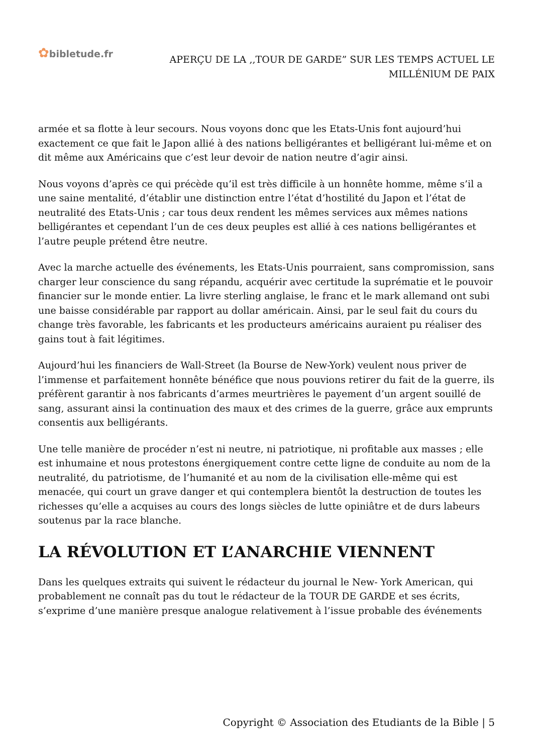✿bibletude.fr
APERÇU DE LA ,,TOUR DE GARDE” SUR LES TEMPS ACTUEL LE MILLÉNlUM DE PAIX
armée et sa flotte à leur secours. Nous voyons donc que les Etats-Unis font aujourd’hui exactement ce que fait le Japon allié à des nations belligérantes et belligérant lui-même et on dit même aux Américains que c’est leur devoir de nation neutre d’agir ainsi.
Nous voyons d’après ce qui précède qu’il est très difficile à un honnête homme, même s’il a une saine mentalité, d’établir une distinction entre l’état d’hostilité du Japon et l’état de neutralité des Etats-Unis ; car tous deux rendent les mêmes services aux mêmes nations belligérantes et cependant l’un de ces deux peuples est allié à ces nations belligérantes et l’autre peuple prétend être neutre.
Avec la marche actuelle des événements, les Etats-Unis pourraient, sans compromission, sans charger leur conscience du sang répandu, acquérir avec certitude la suprématie et le pouvoir financier sur le monde entier. La livre sterling anglaise, le franc et le mark allemand ont subi une baisse considérable par rapport au dollar américain. Ainsi, par le seul fait du cours du change très favorable, les fabricants et les producteurs américains auraient pu réaliser des gains tout à fait légitimes.
Aujourd’hui les financiers de Wall-Street (la Bourse de New-York) veulent nous priver de l’immense et parfaitement honnête bénéfice que nous pouvions retirer du fait de la guerre, ils préfèrent garantir à nos fabricants d’armes meurtrières le payement d’un argent souillé de sang, assurant ainsi la continuation des maux et des crimes de la guerre, grâce aux emprunts consentis aux belligérants.
Une telle manière de procéder n’est ni neutre, ni patriotique, ni profitable aux masses ; elle est inhumaine et nous protestons énergiquement contre cette ligne de conduite au nom de la neutralité, du patriotisme, de l’humanité et au nom de la civilisation elle-même qui est menacée, qui court un grave danger et qui contemplera bientôt la destruction de toutes les richesses qu’elle a acquises au cours des longs siècles de lutte opiniâtre et de durs labeurs soutenus par la race blanche.
LA RÉVOLUTION ET L’ANARCHIE VIENNENT
Dans les quelques extraits qui suivent le rédacteur du journal le New- York American, qui probablement ne connaît pas du tout le rédacteur de la TOUR DE GARDE et ses écrits, s’exprime d’une manière presque analogue relativement à l’issue probable des événements
Copyright © Association des Etudiants de la Bible | 5